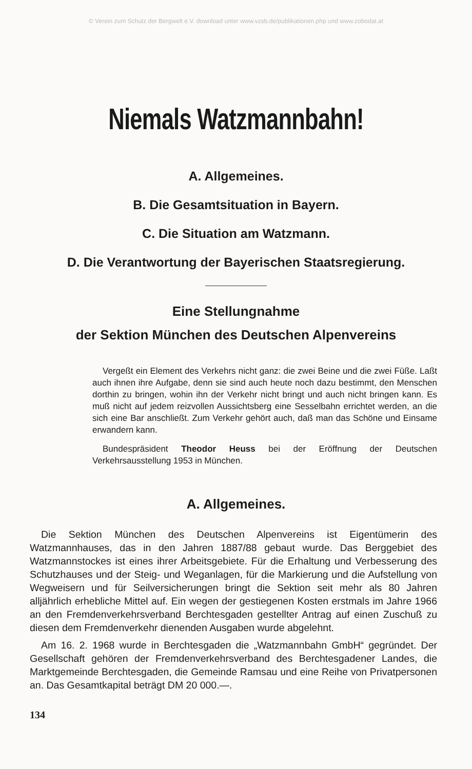© Verein zum Schutz der Bergwelt e.V. download unter www.vzsb.de/publikationen.php und www.zobodat.at
Niemals Watzmannbahn!
A. Allgemeines.
B. Die Gesamtsituation in Bayern.
C. Die Situation am Watzmann.
D. Die Verantwortung der Bayerischen Staatsregierung.
Eine Stellungnahme
der Sektion München des Deutschen Alpenvereins
Vergeßt ein Element des Verkehrs nicht ganz: die zwei Beine und die zwei Füße. Laßt auch ihnen ihre Aufgabe, denn sie sind auch heute noch dazu bestimmt, den Menschen dorthin zu bringen, wohin ihn der Verkehr nicht bringt und auch nicht bringen kann. Es muß nicht auf jedem reizvollen Aussichtsberg eine Sesselbahn errichtet werden, an die sich eine Bar anschließt. Zum Verkehr gehört auch, daß man das Schöne und Einsame erwandern kann.
Bundespräsident Theodor Heuss bei der Eröffnung der Deutschen Verkehrsausstellung 1953 in München.
A. Allgemeines.
Die Sektion München des Deutschen Alpenvereins ist Eigentümerin des Watzmannhauses, das in den Jahren 1887/88 gebaut wurde. Das Berggebiet des Watzmannstockes ist eines ihrer Arbeitsgebiete. Für die Erhaltung und Verbesserung des Schutzhauses und der Steig- und Weganlagen, für die Markierung und die Aufstellung von Wegweisern und für Seilversicherungen bringt die Sektion seit mehr als 80 Jahren alljährlich erhebliche Mittel auf. Ein wegen der gestiegenen Kosten erstmals im Jahre 1966 an den Fremdenverkehrsverband Berchtesgaden gestellter Antrag auf einen Zuschuß zu diesen dem Fremdenverkehr dienenden Ausgaben wurde abgelehnt.
Am 16. 2. 1968 wurde in Berchtesgaden die „Watzmannbahn GmbH“ gegründet. Der Gesellschaft gehören der Fremdenverkehrsverband des Berchtesgadener Landes, die Marktgemeinde Berchtesgaden, die Gemeinde Ramsau und eine Reihe von Privatpersonen an. Das Gesamtkapital beträgt DM 20 000.—.
134